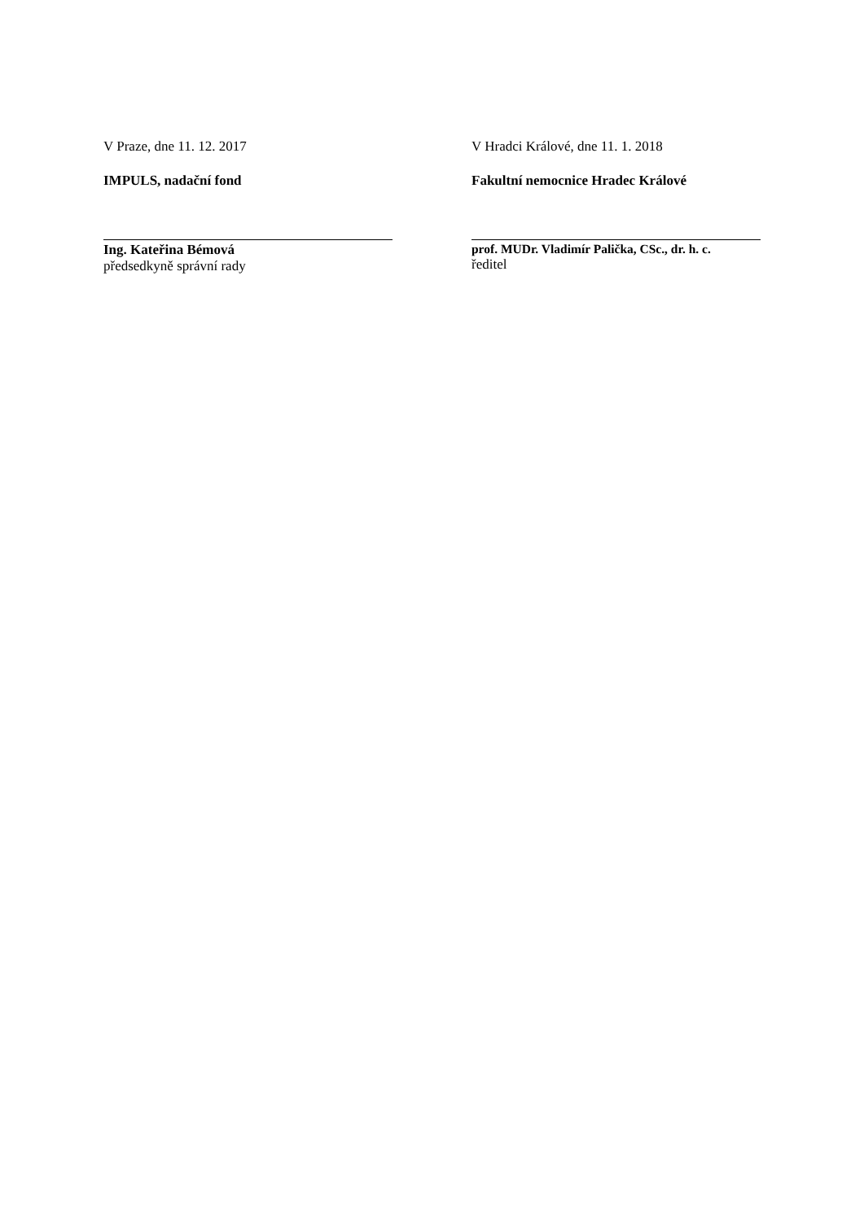V Praze, dne 11. 12. 2017
IMPULS, nadační fond
Ing. Kateřina Bémová
předsedkyně správní rady
V Hradci Králové, dne 11. 1. 2018
Fakultní nemocnice Hradec Králové
prof. MUDr. Vladimír Palička, CSc., dr. h. c.
ředitel